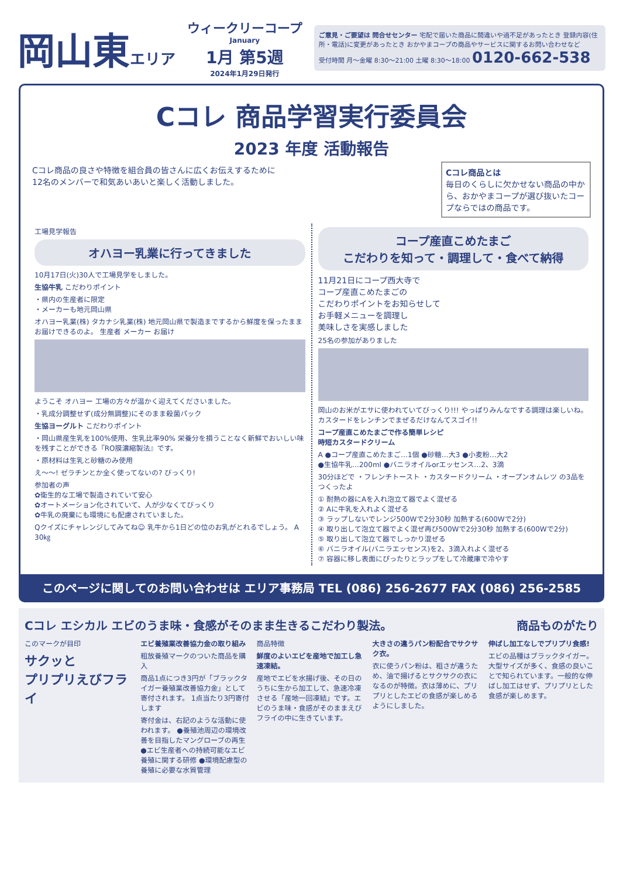岡山東エリア
ウィークリーコープ
January
1月 第5週
2024年1月29日発行
ご意見・ご要望は 問合せセンター 宅配で届いた商品に間違いや過不足があったとき 登録内容(住所・電話)に変更があったとき おかやまコープの商品やサービスに関するお問い合わせなど
受付時間 月～金曜 8:30～21:00 土曜 8:30～18:00 0120-662-538
Cコレ 商品学習実行委員会
2023 年度 活動報告
Cコレ商品の良さや特徴を組合員の皆さんに広くお伝えするために
12名のメンバーで和気あいあいと楽しく活動しました。
Cコレ商品とは
毎日のくらしに欠かせない商品の中から、おかやまコープが選び抜いたコープならではの商品です。
工場見学報告
オハヨー乳業に行ってきました
10月17日(火)30人で工場見学をしました。
生協牛乳 こだわりポイント
・県内の生産者に限定
・メーカーも地元岡山県
オハヨー乳業(株) タカナシ乳業(株) 地元岡山県で製造までするから鮮度を保ったままお届けできるのよ。 生産者 メーカー お届け
ようこそ オハヨー 工場の方々が温かく迎えてくださいました。
・乳成分調整せず(成分無調整)にそのまま殺菌パック
生協ヨーグルト こだわりポイント
・岡山県産生乳を100%使用、生乳比率90% 栄養分を損うことなく新鮮でおいしい味を残すことができる『RO膜濃縮製法』です。
・原材料は生乳と砂糖のみ使用
え～～! ゼラチンとか全く使ってないの? びっくり!
参加者の声
✿衛生的な工場で製造されていて安心
✿オートメーション化されていて、人が少なくてびっくり
✿牛乳の廃棄にも環境にも配慮されていました。
Qクイズにチャレンジしてみてね☺ 乳牛から1日どの位のお乳がとれるでしょう。 A 30㎏
コープ産直こめたまご
こだわりを知って・調理して・食べて納得
11月21日にコープ西大寺で
コープ産直こめたまごの
こだわりポイントをお知らせして
お手軽メニューを調理し
美味しさを実感しました
25名の参加がありました
岡山のお米がエサに使われていてびっくり!!! やっぱりみんなでする調理は楽しいね。 カスタードをレンチンでまぜるだけなんてスゴイ!!
コープ産直こめたまごで作る簡単レシピ
時短カスタードクリーム
A ●コープ産直こめたまご…1個 ●砂糖…大3 ●小麦粉…大2
●生協牛乳…200ml ●バニラオイルorエッセンス…2、3滴
30分ほどで ・フレンチトースト ・カスタードクリーム ・オープンオムレツ の3品をつくったよ
① 耐熱の器にAを入れ泡立て器でよく混ぜる
② Aに牛乳を入れよく混ぜる
③ ラップしないでレンジ500Wで2分30秒 加熱する(600Wで2分)
④ 取り出して泡立て器でよく混ぜ再び500Wで2分30秒 加熱する(600Wで2分)
⑤ 取り出して泡立て器でしっかり混ぜる
⑥ バニラオイル(バニラエッセンス)を2、3滴入れよく混ぜる
⑦ 容器に移し表面にぴったりとラップをして冷蔵庫で冷やす
このページに関してのお問い合わせは エリア事務局 TEL (086) 256-2677 FAX (086) 256-2585
Cコレ エシカル エビのうま味・食感がそのまま生きるこだわり製法。 商品ものがたり
このマークが目印
サクッと
プリプリえびフライ
エビ養殖業改善協力金の取り組み
粗放養殖マークのついた商品を購入
商品1点につき3円が「ブラックタイガー養殖業改善協力金」として寄付されます。 1点当たり3円寄付します
寄付金は、右記のような活動に使われます。 ●養殖池周辺の環境改善を目指したマングローブの再生 ●エビ生産者への持続可能なエビ養殖に関する研修 ●環境配慮型の養殖に必要な水質管理
商品特徴
鮮度のよいエビを産地で加工し急速凍結。
産地でエビを水揚げ後、その日のうちに生から加工して、急速冷凍させる「産地一回凍結」です。エビのうま味・食感がそのままえびフライの中に生きています。
大きさの違うパン粉配合でサクサク衣。
衣に使うパン粉は、粗さが違うため、油で揚げるとサクサクの衣になるのが特徴。衣は薄めに、プリプリとしたエビの食感が楽しめるようにしました。
伸ばし加工なしでプリプリ食感!
エビの品種はブラックタイガー。大型サイズが多く、食感の良いことで知られています。一般的な伸ばし加工はせず、プリプリとした食感が楽しめます。